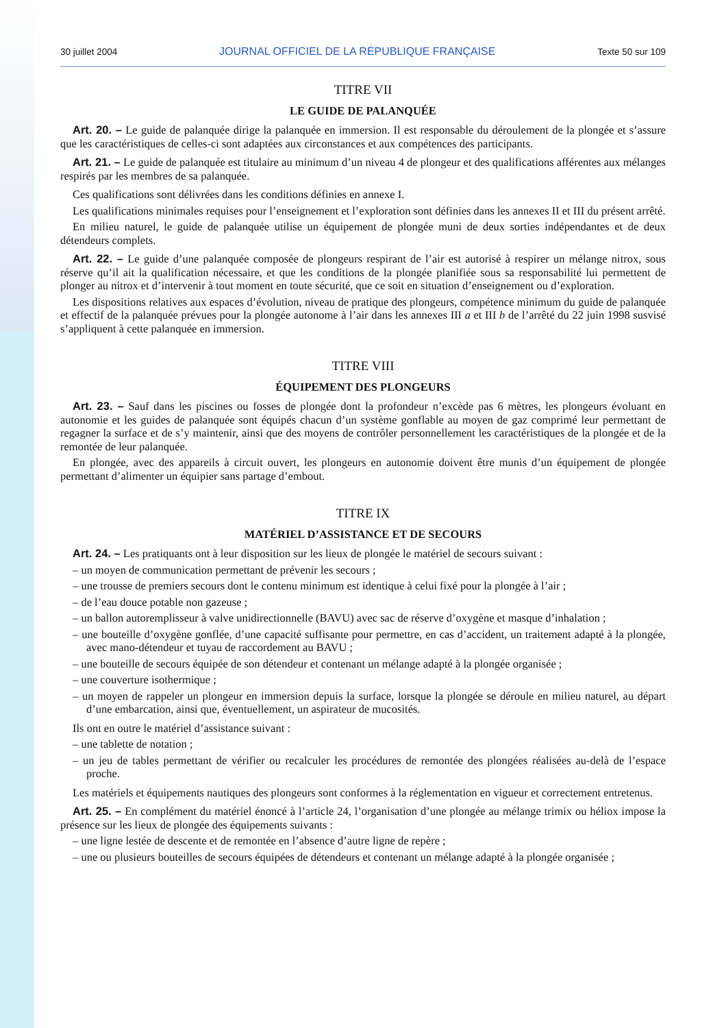30 juillet 2004 JOURNAL OFFICIEL DE LA RÉPUBLIQUE FRANÇAISE Texte 50 sur 109
TITRE VII
LE GUIDE DE PALANQUÉE
Art. 20. – Le guide de palanquée dirige la palanquée en immersion. Il est responsable du déroulement de la plongée et s’assure que les caractéristiques de celles-ci sont adaptées aux circonstances et aux compétences des participants.
Art. 21. – Le guide de palanquée est titulaire au minimum d’un niveau 4 de plongeur et des qualifications afférentes aux mélanges respirés par les membres de sa palanquée.
Ces qualifications sont délivrées dans les conditions définies en annexe I.
Les qualifications minimales requises pour l’enseignement et l’exploration sont définies dans les annexes II et III du présent arrêté.
En milieu naturel, le guide de palanquée utilise un équipement de plongée muni de deux sorties indépendantes et de deux détendeurs complets.
Art. 22. – Le guide d’une palanquée composée de plongeurs respirant de l’air est autorisé à respirer un mélange nitrox, sous réserve qu’il ait la qualification nécessaire, et que les conditions de la plongée planifiée sous sa responsabilité lui permettent de plonger au nitrox et d’intervenir à tout moment en toute sécurité, que ce soit en situation d’enseignement ou d’exploration.
Les dispositions relatives aux espaces d’évolution, niveau de pratique des plongeurs, compétence minimum du guide de palanquée et effectif de la palanquée prévues pour la plongée autonome à l’air dans les annexes III a et III b de l’arrêté du 22 juin 1998 susvisé s’appliquent à cette palanquée en immersion.
TITRE VIII
ÉQUIPEMENT DES PLONGEURS
Art. 23. – Sauf dans les piscines ou fosses de plongée dont la profondeur n’excède pas 6 mètres, les plongeurs évoluant en autonomie et les guides de palanquée sont équipés chacun d’un système gonflable au moyen de gaz comprimé leur permettant de regagner la surface et de s’y maintenir, ainsi que des moyens de contrôler personnellement les caractéristiques de la plongée et de la remontée de leur palanquée.
En plongée, avec des appareils à circuit ouvert, les plongeurs en autonomie doivent être munis d’un équipement de plongée permettant d’alimenter un équipier sans partage d’embout.
TITRE IX
MATÉRIEL D’ASSISTANCE ET DE SECOURS
Art. 24. – Les pratiquants ont à leur disposition sur les lieux de plongée le matériel de secours suivant :
– un moyen de communication permettant de prévenir les secours ;
– une trousse de premiers secours dont le contenu minimum est identique à celui fixé pour la plongée à l’air ;
– de l’eau douce potable non gazeuse ;
– un ballon autoremplisseur à valve unidirectionnelle (BAVU) avec sac de réserve d’oxygène et masque d’inhalation ;
– une bouteille d’oxygène gonflée, d’une capacité suffisante pour permettre, en cas d’accident, un traitement adapté à la plongée, avec mano-détendeur et tuyau de raccordement au BAVU ;
– une bouteille de secours équipée de son détendeur et contenant un mélange adapté à la plongée organisée ;
– une couverture isothermique ;
– un moyen de rappeler un plongeur en immersion depuis la surface, lorsque la plongée se déroule en milieu naturel, au départ d’une embarcation, ainsi que, éventuellement, un aspirateur de mucosités.
Ils ont en outre le matériel d’assistance suivant :
– une tablette de notation ;
– un jeu de tables permettant de vérifier ou recalculer les procédures de remontée des plongées réalisées au-delà de l’espace proche.
Les matériels et équipements nautiques des plongeurs sont conformes à la réglementation en vigueur et correctement entretenus.
Art. 25. – En complément du matériel énoncé à l’article 24, l’organisation d’une plongée au mélange trimix ou héliox impose la présence sur les lieux de plongée des équipements suivants :
– une ligne lestée de descente et de remontée en l’absence d’autre ligne de repère ;
– une ou plusieurs bouteilles de secours équipées de détendeurs et contenant un mélange adapté à la plongée organisée ;